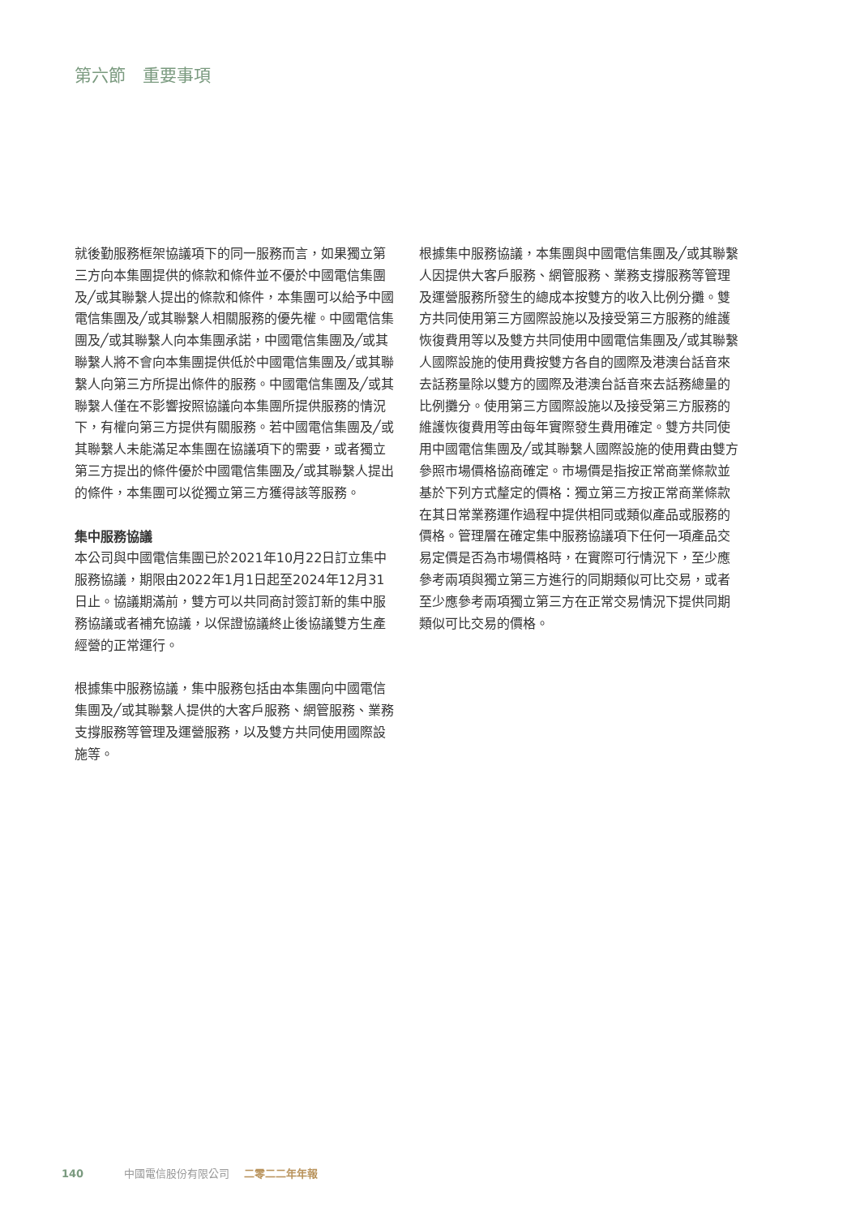第六節　重要事項
就後勤服務框架協議項下的同一服務而言，如果獨立第三方向本集團提供的條款和條件並不優於中國電信集團及╱或其聯繫人提出的條款和條件，本集團可以給予中國電信集團及╱或其聯繫人相關服務的優先權。中國電信集團及╱或其聯繫人向本集團承諾，中國電信集團及╱或其聯繫人將不會向本集團提供低於中國電信集團及╱或其聯繫人向第三方所提出條件的服務。中國電信集團及╱或其聯繫人僅在不影響按照協議向本集團所提供服務的情況下，有權向第三方提供有關服務。若中國電信集團及╱或其聯繫人未能滿足本集團在協議項下的需要，或者獨立第三方提出的條件優於中國電信集團及╱或其聯繫人提出的條件，本集團可以從獨立第三方獲得該等服務。
集中服務協議
本公司與中國電信集團已於2021年10月22日訂立集中服務協議，期限由2022年1月1日起至2024年12月31日止。協議期滿前，雙方可以共同商討簽訂新的集中服務協議或者補充協議，以保證協議終止後協議雙方生產經營的正常運行。
根據集中服務協議，集中服務包括由本集團向中國電信集團及╱或其聯繫人提供的大客戶服務、網管服務、業務支撐服務等管理及運營服務，以及雙方共同使用國際設施等。
根據集中服務協議，本集團與中國電信集團及╱或其聯繫人因提供大客戶服務、網管服務、業務支撐服務等管理及運營服務所發生的總成本按雙方的收入比例分攤。雙方共同使用第三方國際設施以及接受第三方服務的維護恢復費用等以及雙方共同使用中國電信集團及╱或其聯繫人國際設施的使用費按雙方各自的國際及港澳台話音來去話務量除以雙方的國際及港澳台話音來去話務總量的比例攤分。使用第三方國際設施以及接受第三方服務的維護恢復費用等由每年實際發生費用確定。雙方共同使用中國電信集團及╱或其聯繫人國際設施的使用費由雙方參照市場價格協商確定。市場價是指按正常商業條款並基於下列方式釐定的價格：獨立第三方按正常商業條款在其日常業務運作過程中提供相同或類似產品或服務的價格。管理層在確定集中服務協議項下任何一項產品交易定價是否為市場價格時，在實際可行情況下，至少應參考兩項與獨立第三方進行的同期類似可比交易，或者至少應參考兩項獨立第三方在正常交易情況下提供同期類似可比交易的價格。
140 中國電信股份有限公司 二零二二年年報